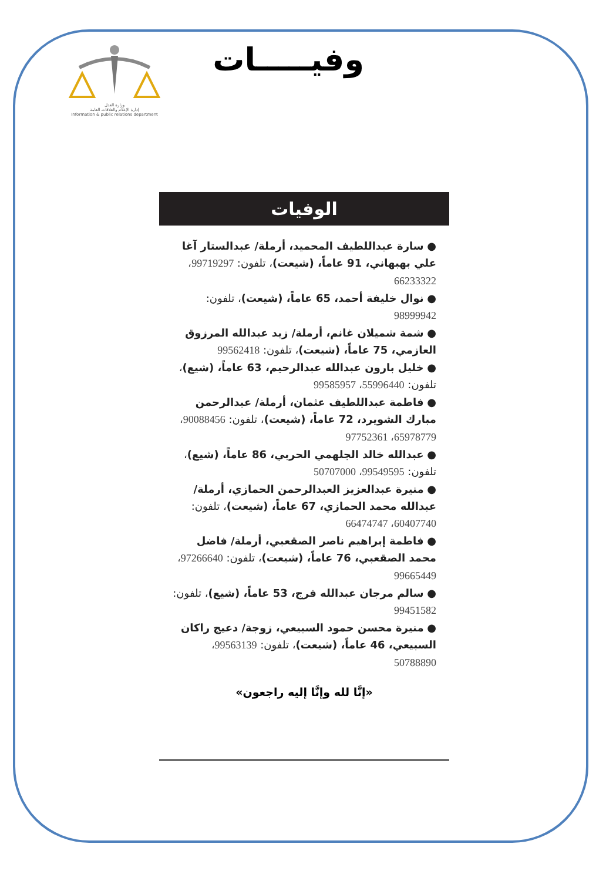وزارة العدل
إدارة الإعلام والعلاقات العامة
Information & public relations department
وفيـــــات
الوفيات
● سارة عبداللطيف المحميد، أرملة/ عبدالستار آغا علي بهبهاني، 91 عاماً، (شيعت)، تلفون: 99719297، 66233322
● نوال خليفة أحمد، 65 عاماً، (شيعت)، تلفون: 98999942
● شمة شميلان غانم، أرملة/ زيد عبدالله المرزوق العازمي، 75 عاماً، (شيعت)، تلفون: 99562418
● خليل بارون عبدالله عبدالرحيم، 63 عاماً، (شيع)، تلفون: 55996440، 99585957
● فاطمة عبداللطيف عثمان، أرملة/ عبدالرحمن مبارك الشويرد، 72 عاماً، (شيعت)، تلفون: 90088456، 65978779، 97752361
● عبدالله خالد الجلهمي الحربي، 86 عاماً، (شيع)، تلفون: 99549595، 50707000
● منيرة عبدالعزيز العبدالرحمن الحمازي، أرملة/ عبدالله محمد الحمازي، 67 عاماً، (شيعت)، تلفون: 60407740، 66474747
● فاطمة إبراهيم ناصر الصقعبي، أرملة/ فاضل محمد الصقعبي، 76 عاماً، (شيعت)، تلفون: 97266640، 99665449
● سالم مرجان عبدالله فرج، 53 عاماً، (شيع)، تلفون: 99451582
● منيرة محسن حمود السبيعي، زوجة/ دعيج راكان السبيعي، 46 عاماً، (شيعت)، تلفون: 99563139، 50788890
«إنَّا لله وإنَّا إليه راجعون»